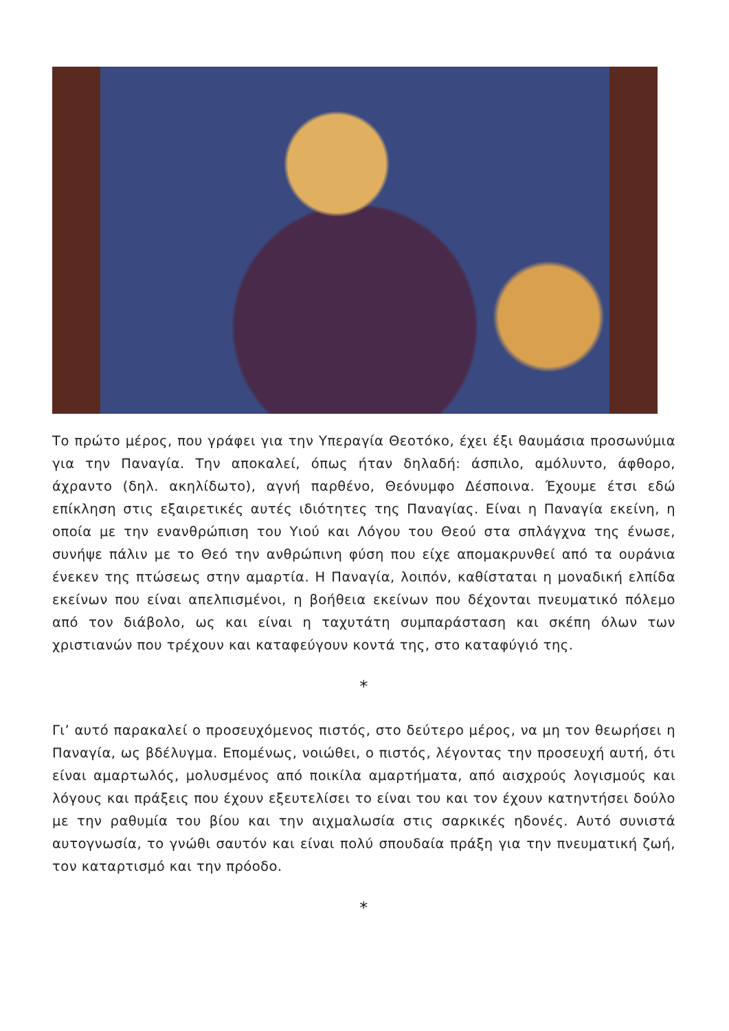Το πρώτο μέρος, που γράφει για την Υπεραγία Θεοτόκο, έχει έξι θαυμάσια προσωνύμια για την Παναγία. Την αποκαλεί, όπως ήταν δηλαδή: άσπιλο, αμόλυντο, άφθορο, άχραντο (δηλ. ακηλίδωτο), αγνή παρθένο, Θεόνυμφο Δέσποινα. Έχουμε έτσι εδώ επίκληση στις εξαιρετικές αυτές ιδιότητες της Παναγίας. Είναι η Παναγία εκείνη, η οποία με την ενανθρώπιση του Υιού και Λόγου του Θεού στα σπλάγχνα της ένωσε, συνήψε πάλιν με το Θεό την ανθρώπινη φύση που είχε απομακρυνθεί από τα ουράνια ένεκεν της πτώσεως στην αμαρτία. Η Παναγία, λοιπόν, καθίσταται η μοναδική ελπίδα εκείνων που είναι απελπισμένοι, η βοήθεια εκείνων που δέχονται πνευματικό πόλεμο από τον διάβολο, ως και είναι η ταχυτάτη συμπαράσταση και σκέπη όλων των χριστιανών που τρέχουν και καταφεύγουν κοντά της, στο καταφύγιό της.
*
Γι’ αυτό παρακαλεί ο προσευχόμενος πιστός, στο δεύτερο μέρος, να μη τον θεωρήσει η Παναγία, ως βδέλυγμα. Επομένως, νοιώθει, ο πιστός, λέγοντας την προσευχή αυτή, ότι είναι αμαρτωλός, μολυσμένος από ποικίλα αμαρτήματα, από αισχρούς λογισμούς και λόγους και πράξεις που έχουν εξευτελίσει το είναι του και τον έχουν κατηντήσει δούλο με την ραθυμία του βίου και την αιχμαλωσία στις σαρκικές ηδονές. Αυτό συνιστά αυτογνωσία, το γνώθι σαυτόν και είναι πολύ σπουδαία πράξη για την πνευματική ζωή, τον καταρτισμό και την πρόοδο.
*